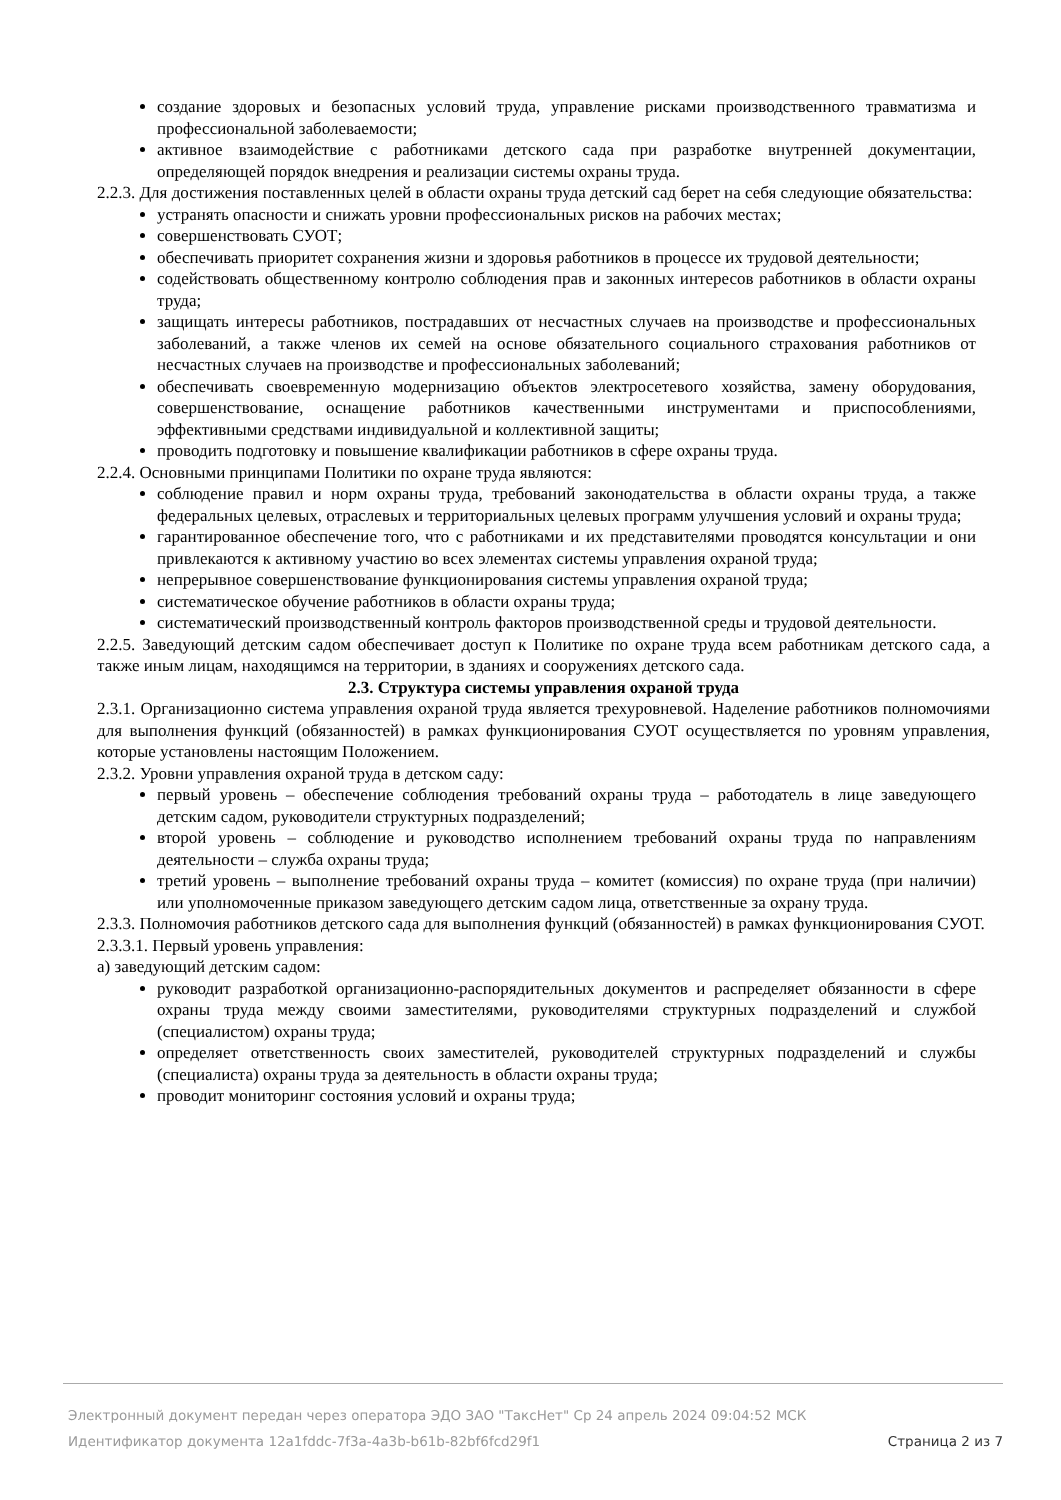создание здоровых и безопасных условий труда, управление рисками производственного травматизма и профессиональной заболеваемости;
активное взаимодействие с работниками детского сада при разработке внутренней документации, определяющей порядок внедрения и реализации системы охраны труда.
2.2.3. Для достижения поставленных целей в области охраны труда детский сад берет на себя следующие обязательства:
устранять опасности и снижать уровни профессиональных рисков на рабочих местах;
совершенствовать СУОТ;
обеспечивать приоритет сохранения жизни и здоровья работников в процессе их трудовой деятельности;
содействовать общественному контролю соблюдения прав и законных интересов работников в области охраны труда;
защищать интересы работников, пострадавших от несчастных случаев на производстве и профессиональных заболеваний, а также членов их семей на основе обязательного социального страхования работников от несчастных случаев на производстве и профессиональных заболеваний;
обеспечивать своевременную модернизацию объектов электросетевого хозяйства, замену оборудования, совершенствование, оснащение работников качественными инструментами и приспособлениями, эффективными средствами индивидуальной и коллективной защиты;
проводить подготовку и повышение квалификации работников в сфере охраны труда.
2.2.4. Основными принципами Политики по охране труда являются:
соблюдение правил и норм охраны труда, требований законодательства в области охраны труда, а также федеральных целевых, отраслевых и территориальных целевых программ улучшения условий и охраны труда;
гарантированное обеспечение того, что с работниками и их представителями проводятся консультации и они привлекаются к активному участию во всех элементах системы управления охраной труда;
непрерывное совершенствование функционирования системы управления охраной труда;
систематическое обучение работников в области охраны труда;
систематический производственный контроль факторов производственной среды и трудовой деятельности.
2.2.5. Заведующий детским садом обеспечивает доступ к Политике по охране труда всем работникам детского сада, а также иным лицам, находящимся на территории, в зданиях и сооружениях детского сада.
2.3. Структура системы управления охраной труда
2.3.1. Организационно система управления охраной труда является трехуровневой. Наделение работников полномочиями для выполнения функций (обязанностей) в рамках функционирования СУОТ осуществляется по уровням управления, которые установлены настоящим Положением.
2.3.2. Уровни управления охраной труда в детском саду:
первый уровень – обеспечение соблюдения требований охраны труда – работодатель в лице заведующего детским садом, руководители структурных подразделений;
второй уровень – соблюдение и руководство исполнением требований охраны труда по направлениям деятельности – служба охраны труда;
третий уровень – выполнение требований охраны труда – комитет (комиссия) по охране труда (при наличии) или уполномоченные приказом заведующего детским садом лица, ответственные за охрану труда.
2.3.3. Полномочия работников детского сада для выполнения функций (обязанностей) в рамках функционирования СУОТ.
2.3.3.1. Первый уровень управления:
а) заведующий детским садом:
руководит разработкой организационно-распорядительных документов и распределяет обязанности в сфере охраны труда между своими заместителями, руководителями структурных подразделений и службой (специалистом) охраны труда;
определяет ответственность своих заместителей, руководителей структурных подразделений и службы (специалиста) охраны труда за деятельность в области охраны труда;
проводит мониторинг состояния условий и охраны труда;
Электронный документ передан через оператора ЭДО ЗАО "ТаксНет" Ср 24 апрель 2024 09:04:52 МСК
Идентификатор документа 12a1fddc-7f3a-4a3b-b61b-82bf6fcd29f1 Страница 2 из 7